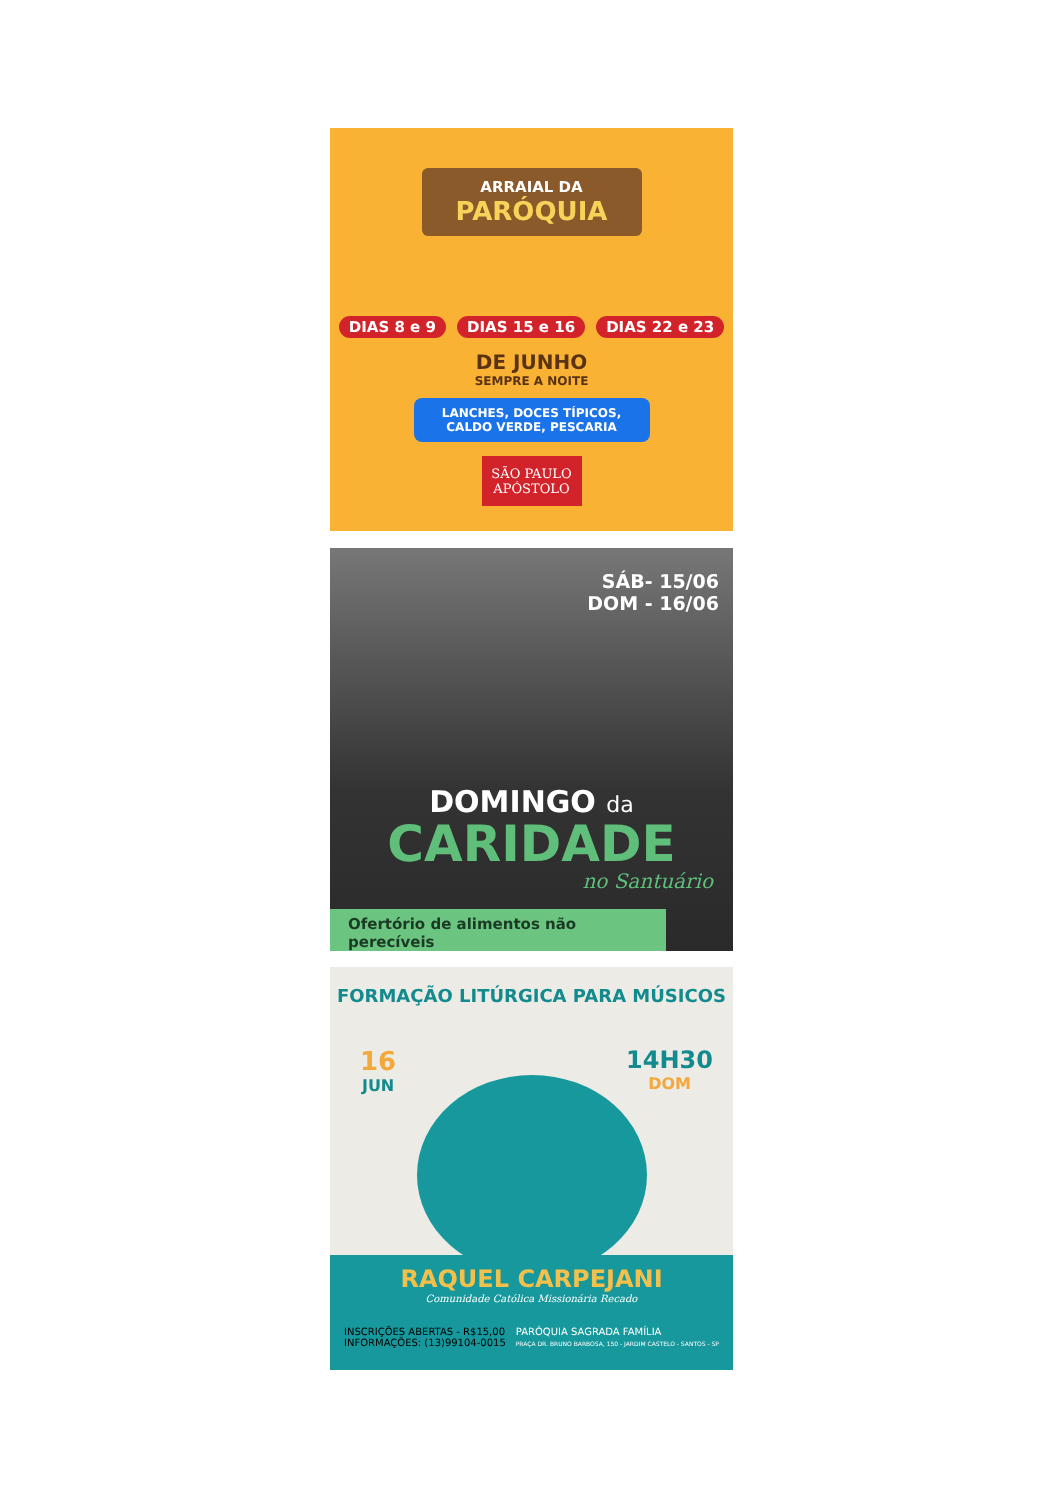ARRAIAL DA
PARÓQUIA
DIAS 8 e 9 DIAS 15 e 16 DIAS 22 e 23
DE JUNHO
SEMPRE A NOITE
LANCHES, DOCES TÍPICOS, CALDO VERDE, PESCARIA
SÃO PAULO
APÓSTOLO
SÁB- 15/06
DOM - 16/06
DOMINGO da
CARIDADE
no Santuário
Ofertório de alimentos não perecíveis
FORMAÇÃO LITÚRGICA PARA MÚSICOS
16
JUN
14H30
DOM
RAQUEL CARPEJANI
Comunidade Católica Missionária Recado
INSCRIÇÕES ABERTAS - R$15,00
INFORMAÇÕES: (13)99104-0015
PARÓQUIA SAGRADA FAMÍLIA
PRAÇA DR. BRUNO BARBOSA, 150 - JARDIM CASTELO - SANTOS - SP